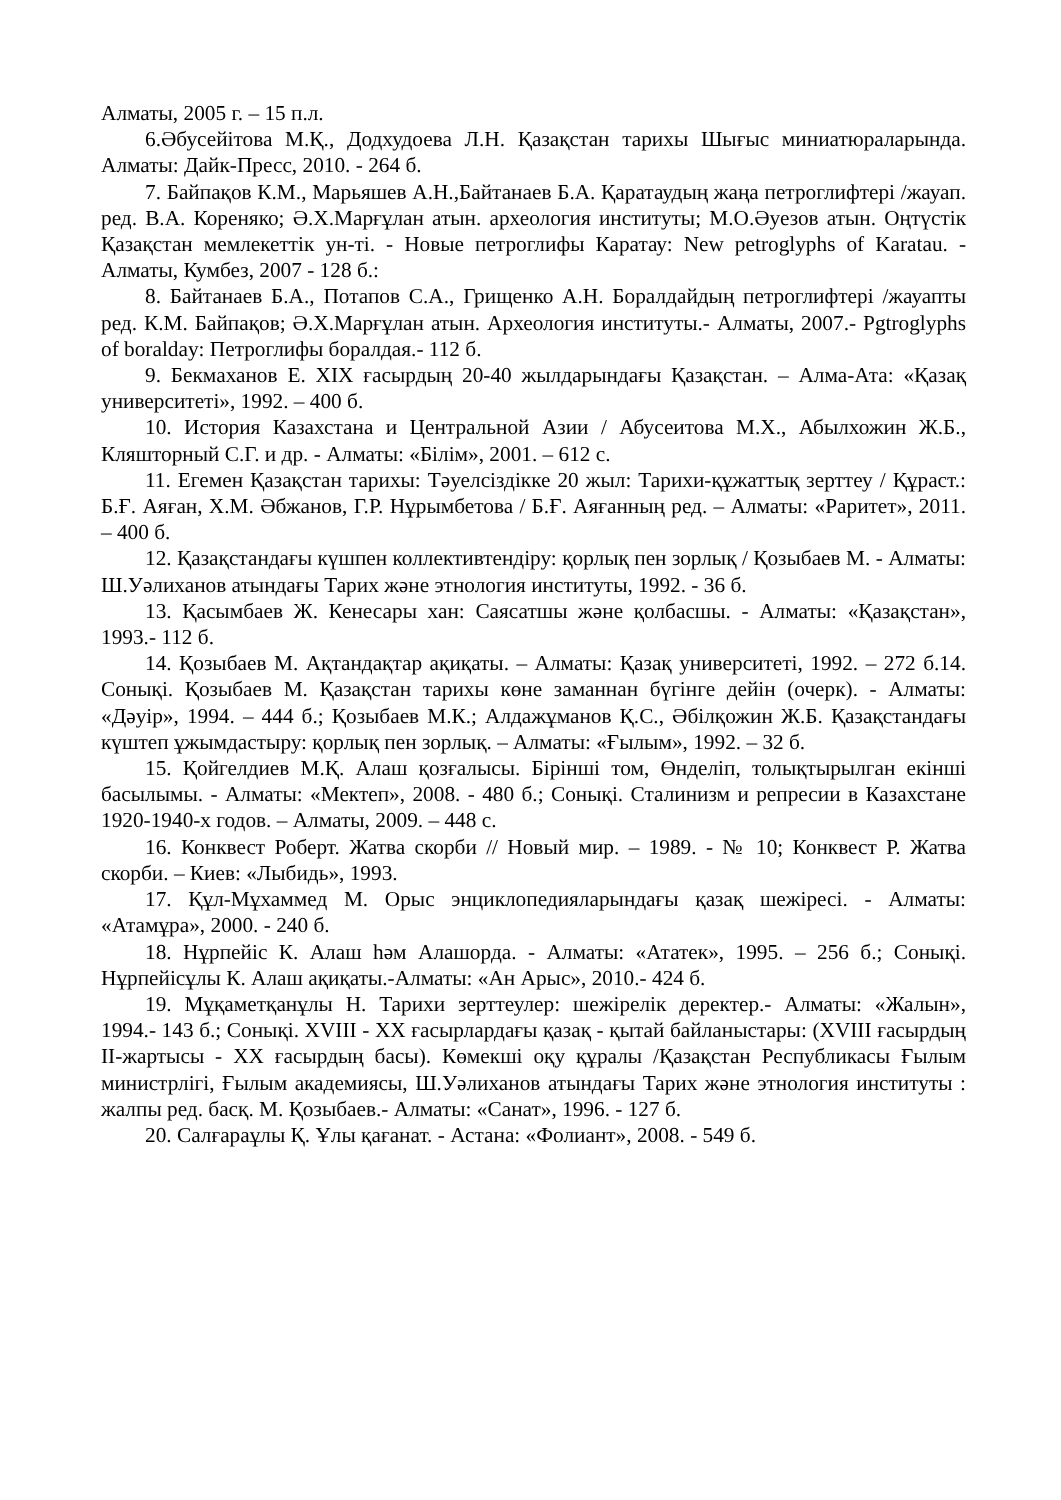Алматы, 2005 г. – 15 п.л.
6.Әбусейітова М.Қ., Додхудоева Л.Н. Қазақстан тарихы Шығыс миниатюраларында. Алматы: Дайк-Пресс, 2010. - 264 б.
7. Байпақов К.М., Марьяшев А.Н.,Байтанаев Б.А. Қаратаудың жаңа петроглифтері /жауап. ред. В.А. Кореняко; Ә.Х.Марғұлан атын. археология институты; М.О.Әуезов атын. Оңтүстік Қазақстан мемлекеттік ун-ті. - Новые петроглифы Каратау: New petroglyphs of Karatau. - Алматы, Кумбез, 2007 - 128 б.:
8. Байтанаев Б.А., Потапов С.А., Грищенко А.Н. Боралдайдың петроглифтері /жауапты ред. К.М. Байпақов; Ә.Х.Марғұлан атын. Археология институты.- Алматы, 2007.- Pgtroglyphs of boralday: Петроглифы боралдая.- 112 б.
9. Бекмаханов Е. XIX ғасырдың 20-40 жылдарындағы Қазақстан. – Алма-Ата: «Қазақ университеті», 1992. – 400 б.
10. История Казахстана и Центральной Азии / Абусеитова М.Х., Абылхожин Ж.Б., Кляшторный С.Г. и др. - Алматы: «Білім», 2001. – 612 с.
11. Егемен Қазақстан тарихы: Тәуелсіздікке 20 жыл: Тарихи-құжаттық зерттеу / Құраст.: Б.Ғ. Аяған, Х.М. Әбжанов, Г.Р. Нұрымбетова / Б.Ғ. Аяғанның ред. – Алматы: «Раритет», 2011. – 400 б.
12. Қазақстандағы күшпен коллективтендіру: қорлық пен зорлық / Қозыбаев М. - Алматы: Ш.Уәлиханов атындағы Тарих және этнология институты, 1992. - 36 б.
13. Қасымбаев Ж. Кенесары хан: Саясатшы және қолбасшы. - Алматы: «Қазақстан», 1993.- 112 б.
14. Қозыбаев М. Ақтандақтар ақиқаты. – Алматы: Қазақ университеті, 1992. – 272 б.14. Сонықі. Қозыбаев М. Қазақстан тарихы көне заманнан бүгінге дейін (очерк). - Алматы: «Дәуір», 1994. – 444 б.; Қозыбаев М.К.; Алдажұманов Қ.С., Әбілқожин Ж.Б. Қазақстандағы күштеп ұжымдастыру: қорлық пен зорлық. – Алматы: «Ғылым», 1992. – 32 б.
15. Қойгелдиев М.Қ. Алаш қозғалысы. Бірінші том, Өнделіп, толықтырылган екінші басылымы. - Алматы: «Мектеп», 2008. - 480 б.; Сонықі. Сталинизм и репресии в Казахстане 1920-1940-х годов. – Алматы, 2009. – 448 с.
16. Конквест Роберт. Жатва скорби // Новый мир. – 1989. - № 10; Конквест Р. Жатва скорби. – Киев: «Лыбидь», 1993.
17. Құл-Мұхаммед М. Орыс энциклопедияларындағы қазақ шежіресі. - Алматы: «Атамұра», 2000. - 240 б.
18. Нұрпейіс К. Алаш һәм Алашорда. - Алматы: «Ататек», 1995. – 256 б.; Сонықі. Нұрпейісұлы К. Алаш ақиқаты.-Алматы: «Ан Арыс», 2010.- 424 б.
19. Мұқаметқанұлы Н. Тарихи зерттеулер: шежірелік деректер.- Алматы: «Жалын», 1994.- 143 б.; Сонықі. XVIII - XX ғасырлардағы қазақ - қытай байланыстары: (XVIII ғасырдың II-жартысы - XX ғасырдың басы). Көмекші оқу құралы /Қазақстан Республикасы Ғылым министрлігі, Ғылым академиясы, Ш.Уәлиханов атындағы Тарих және этнология институты : жалпы ред. басқ. М. Қозыбаев.- Алматы: «Санат», 1996. - 127 б.
20. Салғараұлы Қ. Ұлы қағанат. - Астана: «Фолиант», 2008. - 549 б.